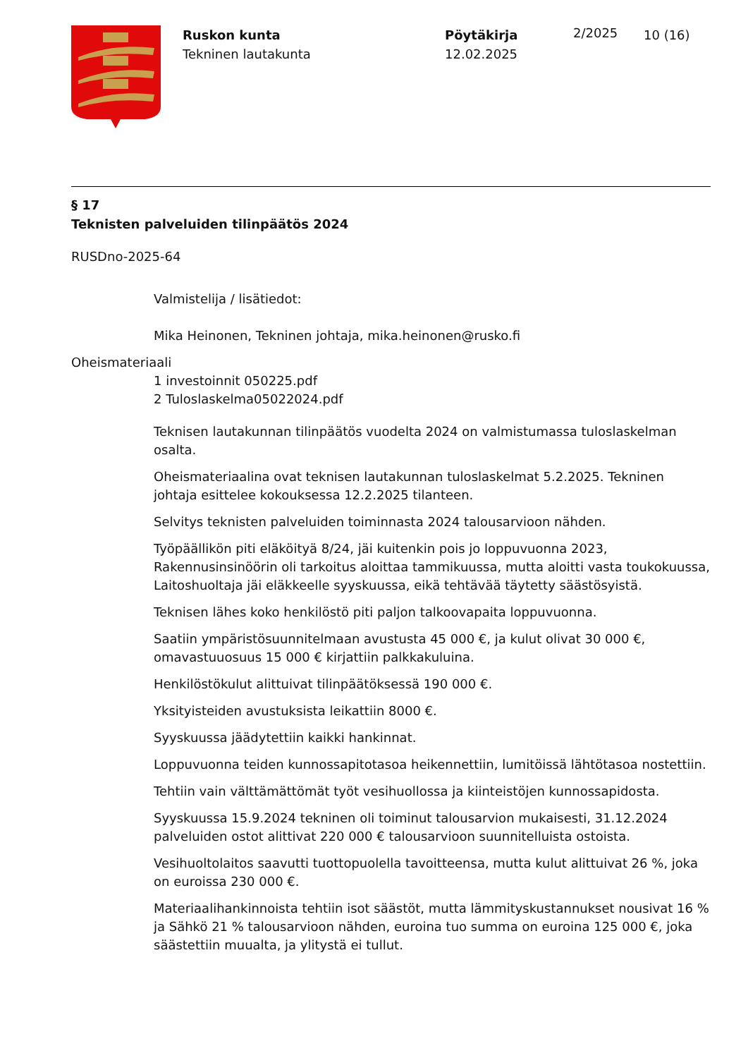Ruskon kunta
Tekninen lautakunta
Pöytäkirja
12.02.2025
2/2025
10 (16)
§ 17
Teknisten palveluiden tilinpäätös 2024
RUSDno-2025-64
Valmistelija / lisätiedot:
Mika Heinonen, Tekninen johtaja, mika.heinonen@rusko.fi
Oheismateriaali
1 investoinnit 050225.pdf
2 Tuloslaskelma05022024.pdf
Teknisen lautakunnan tilinpäätös vuodelta 2024 on valmistumassa tuloslaskelman osalta.
Oheismateriaalina ovat teknisen lautakunnan tuloslaskelmat 5.2.2025. Tekninen johtaja esittelee kokouksessa 12.2.2025 tilanteen.
Selvitys teknisten palveluiden toiminnasta 2024 talousarvioon nähden.
Työpäällikön piti eläköityä 8/24, jäi kuitenkin pois jo loppuvuonna 2023, Rakennusinsinöörin oli tarkoitus aloittaa tammikuussa, mutta aloitti vasta toukokuussa, Laitoshuoltaja jäi eläkkeelle syyskuussa, eikä tehtävää täytetty säästösyistä.
Teknisen lähes koko henkilöstö piti paljon talkoovapaita loppuvuonna.
Saatiin ympäristösuunnitelmaan avustusta 45 000 €, ja kulut olivat 30 000 €, omavastuuosuus 15 000 € kirjattiin palkkakuluina.
Henkilöstökulut alittuivat tilinpäätöksessä 190 000 €.
Yksityisteiden avustuksista leikattiin 8000 €.
Syyskuussa jäädytettiin kaikki hankinnat.
Loppuvuonna teiden kunnossapitotasoa heikennettiin, lumitöissä lähtötasoa nostettiin.
Tehtiin vain välttämättömät työt vesihuollossa ja kiinteistöjen kunnossapidosta.
Syyskuussa 15.9.2024 tekninen oli toiminut talousarvion mukaisesti, 31.12.2024 palveluiden ostot alittivat 220 000 € talousarvioon suunnitelluista ostoista.
Vesihuoltolaitos saavutti tuottopuolella tavoitteensa, mutta kulut alittuivat 26 %, joka on euroissa 230 000 €.
Materiaalihankinnoista tehtiin isot säästöt, mutta lämmityskustannukset nousivat 16 % ja Sähkö 21 % talousarvioon nähden, euroina tuo summa on euroina 125 000 €, joka säästettiin muualta, ja ylitystä ei tullut.